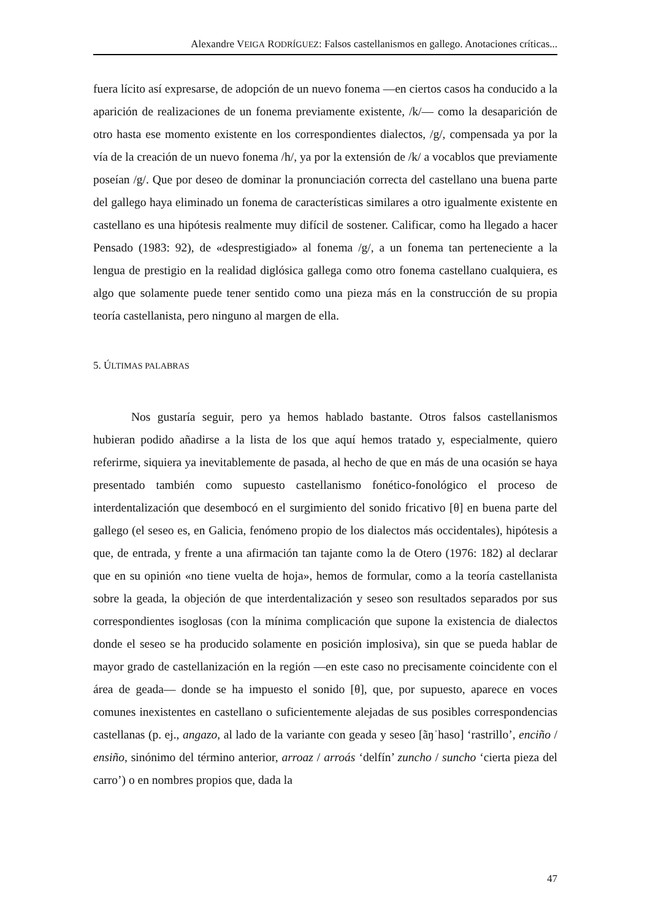Alexandre VEIGA RODRÍGUEZ: Falsos castellanismos en gallego. Anotaciones críticas...
fuera lícito así expresarse, de adopción de un nuevo fonema —en ciertos casos ha conducido a la aparición de realizaciones de un fonema previamente existente, /k/— como la desaparición de otro hasta ese momento existente en los correspondientes dialectos, /g/, compensada ya por la vía de la creación de un nuevo fonema /h/, ya por la extensión de /k/ a vocablos que previamente poseían /g/. Que por deseo de dominar la pronunciación correcta del castellano una buena parte del gallego haya eliminado un fonema de características similares a otro igualmente existente en castellano es una hipótesis realmente muy difícil de sostener. Calificar, como ha llegado a hacer Pensado (1983: 92), de «desprestigiado» al fonema /g/, a un fonema tan perteneciente a la lengua de prestigio en la realidad diglósica gallega como otro fonema castellano cualquiera, es algo que solamente puede tener sentido como una pieza más en la construcción de su propia teoría castellanista, pero ninguno al margen de ella.
5. ÚLTIMAS PALABRAS
Nos gustaría seguir, pero ya hemos hablado bastante. Otros falsos castellanismos hubieran podido añadirse a la lista de los que aquí hemos tratado y, especialmente, quiero referirme, siquiera ya inevitablemente de pasada, al hecho de que en más de una ocasión se haya presentado también como supuesto castellanismo fonético-fonológico el proceso de interdentalización que desembocó en el surgimiento del sonido fricativo [θ] en buena parte del gallego (el seseo es, en Galicia, fenómeno propio de los dialectos más occidentales), hipótesis a que, de entrada, y frente a una afirmación tan tajante como la de Otero (1976: 182) al declarar que en su opinión «no tiene vuelta de hoja», hemos de formular, como a la teoría castellanista sobre la geada, la objeción de que interdentalización y seseo son resultados separados por sus correspondientes isoglosas (con la mínima complicación que supone la existencia de dialectos donde el seseo se ha producido solamente en posición implosiva), sin que se pueda hablar de mayor grado de castellanización en la región —en este caso no precisamente coincidente con el área de geada— donde se ha impuesto el sonido [θ], que, por supuesto, aparece en voces comunes inexistentes en castellano o suficientemente alejadas de sus posibles correspondencias castellanas (p. ej., angazo, al lado de la variante con geada y seseo [ãŋˈhaso] ‘rastrillo’, enciño / ensiño, sinónimo del término anterior, arroaz / arroás ‘delfín’ zuncho / suncho ‘cierta pieza del carro’) o en nombres propios que, dada la
47